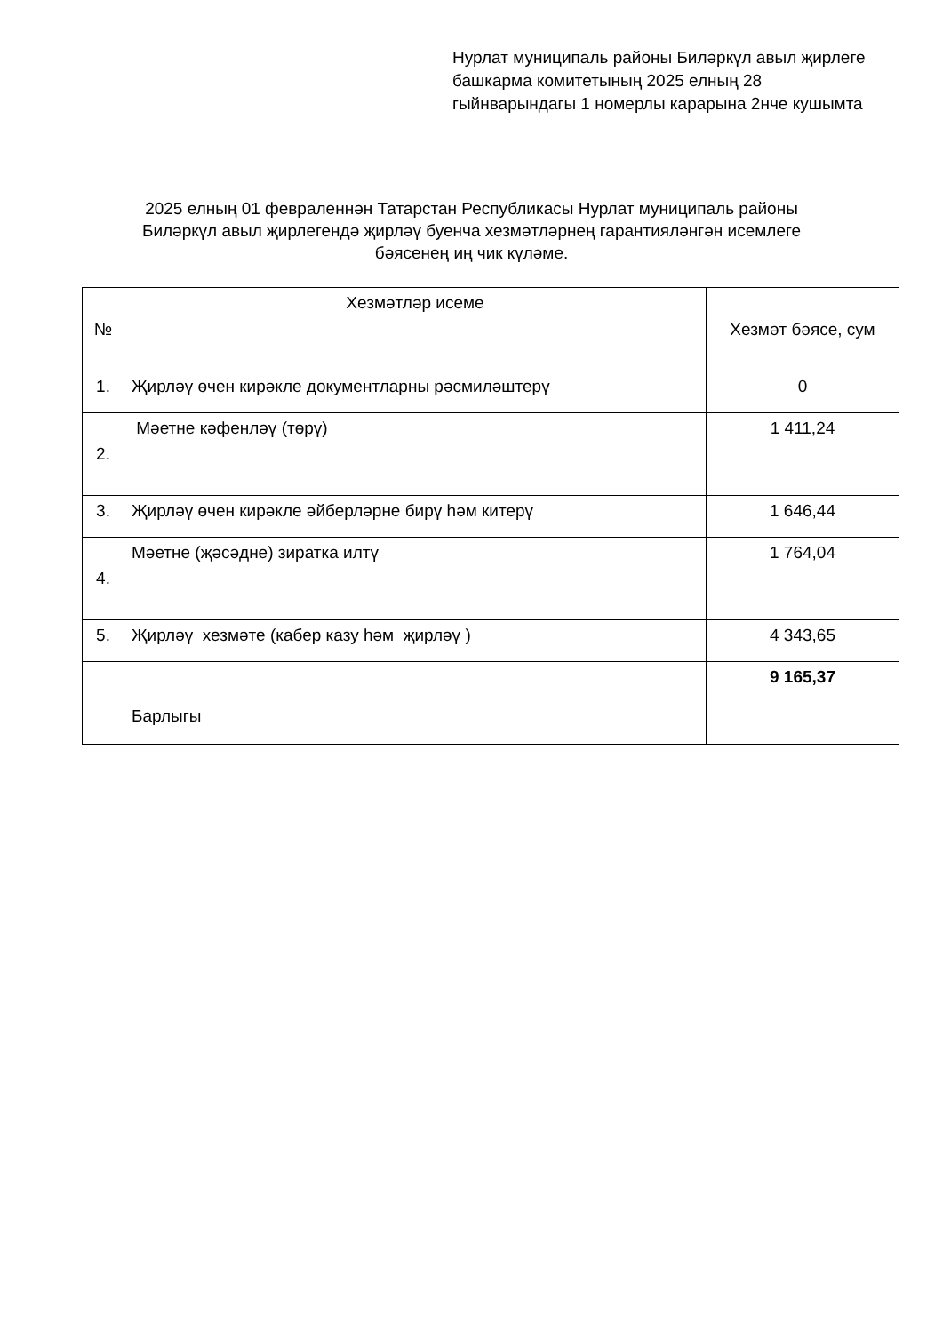Нурлат муниципаль районы Биләркүл авыл җирлеге башкарма комитетының 2025 елның 28 гыйнварындагы 1 номерлы карарына 2нче кушымта
2025 елның 01 февраленнән Татарстан Республикасы Нурлат муниципаль районы Биләркүл авыл җирлегендә җирләү буенча хезмәтләрнең гарантияләнгән исемлеге бәясенең иң чик күләме.
| № | Хезмәтләр исеме | Хезмәт бәясе, сум |
| --- | --- | --- |
| 1. | Җирләү өчен кирәкле документларны рәсмиләштерү | 0 |
| 2. | Мәетне кәфенләү (төрү) | 1 411,24 |
| 3. | Җирләү өчен кирәкле әйберләрне бирү һәм китерү | 1 646,44 |
| 4. | Мәетне (җәсәдне) зиратка илтү | 1 764,04 |
| 5. | Җирләү хезмәте (кабер казу һәм җирләү ) | 4 343,65 |
| | Барлыгы | 9 165,37 |